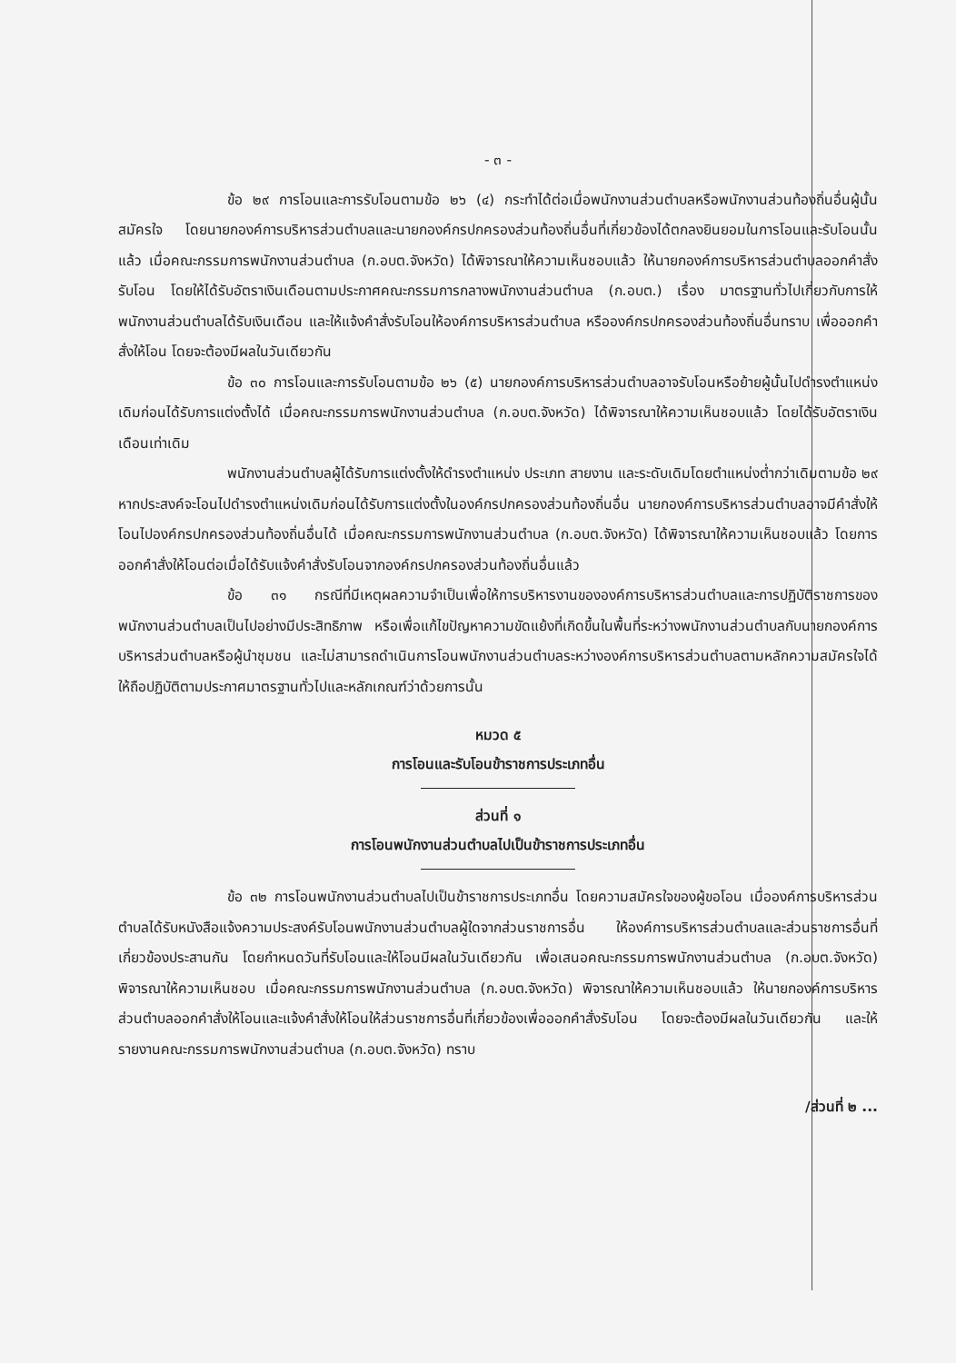- ๓ -
ข้อ ๒๙ การโอนและการรับโอนตามข้อ ๒๖ (๔) กระทำได้ต่อเมื่อพนักงานส่วนตำบลหรือพนักงานส่วนท้องถิ่นอื่นผู้นั้นสมัครใจ โดยนายกองค์การบริหารส่วนตำบลและนายกองค์กรปกครองส่วนท้องถิ่นอื่นที่เกี่ยวข้องได้ตกลงยินยอมในการโอนและรับโอนนั้นแล้ว เมื่อคณะกรรมการพนักงานส่วนตำบล (ก.อบต.จังหวัด) ได้พิจารณาให้ความเห็นชอบแล้ว ให้นายกองค์การบริหารส่วนตำบลออกคำสั่งรับโอน โดยให้ได้รับอัตราเงินเดือนตามประกาศคณะกรรมการกลางพนักงานส่วนตำบล (ก.อบต.) เรื่อง มาตรฐานทั่วไปเกี่ยวกับการให้พนักงานส่วนตำบลได้รับเงินเดือน และให้แจ้งคำสั่งรับโอนให้องค์การบริหารส่วนตำบล หรือองค์กรปกครองส่วนท้องถิ่นอื่นทราบ เพื่อออกคำสั่งให้โอน โดยจะต้องมีผลในวันเดียวกัน
ข้อ ๓๐ การโอนและการรับโอนตามข้อ ๒๖ (๕) นายกองค์การบริหารส่วนตำบลอาจรับโอนหรือย้ายผู้นั้นไปดำรงตำแหน่งเดิมก่อนได้รับการแต่งตั้งได้ เมื่อคณะกรรมการพนักงานส่วนตำบล (ก.อบต.จังหวัด) ได้พิจารณาให้ความเห็นชอบแล้ว โดยได้รับอัตราเงินเดือนเท่าเดิม
พนักงานส่วนตำบลผู้ได้รับการแต่งตั้งให้ดำรงตำแหน่ง ประเภท สายงาน และระดับเดิมโดยตำแหน่งต่ำกว่าเดิมตามข้อ ๒๙ หากประสงค์จะโอนไปดำรงตำแหน่งเดิมก่อนได้รับการแต่งตั้งในองค์กรปกครองส่วนท้องถิ่นอื่น นายกองค์การบริหารส่วนตำบลอาจมีคำสั่งให้โอนไปองค์กรปกครองส่วนท้องถิ่นอื่นได้ เมื่อคณะกรรมการพนักงานส่วนตำบล (ก.อบต.จังหวัด) ได้พิจารณาให้ความเห็นชอบแล้ว โดยการออกคำสั่งให้โอนต่อเมื่อได้รับแจ้งคำสั่งรับโอนจากองค์กรปกครองส่วนท้องถิ่นอื่นแล้ว
ข้อ ๓๑ กรณีที่มีเหตุผลความจำเป็นเพื่อให้การบริหารงานขององค์การบริหารส่วนตำบลและการปฏิบัติราชการของพนักงานส่วนตำบลเป็นไปอย่างมีประสิทธิภาพ หรือเพื่อแก้ไขปัญหาความขัดแย้งที่เกิดขึ้นในพื้นที่ระหว่างพนักงานส่วนตำบลกับนายกองค์การบริหารส่วนตำบลหรือผู้นำชุมชน และไม่สามารถดำเนินการโอนพนักงานส่วนตำบลระหว่างองค์การบริหารส่วนตำบลตามหลักความสมัครใจได้ ให้ถือปฏิบัติตามประกาศมาตรฐานทั่วไปและหลักเกณฑ์ว่าด้วยการนั้น
หมวด ๕
การโอนและรับโอนข้าราชการประเภทอื่น
ส่วนที่ ๑
การโอนพนักงานส่วนตำบลไปเป็นข้าราชการประเภทอื่น
ข้อ ๓๒ การโอนพนักงานส่วนตำบลไปเป็นข้าราชการประเภทอื่น โดยความสมัครใจของผู้ขอโอน เมื่อองค์การบริหารส่วนตำบลได้รับหนังสือแจ้งความประสงค์รับโอนพนักงานส่วนตำบลผู้ใดจากส่วนราชการอื่น ให้องค์การบริหารส่วนตำบลและส่วนราชการอื่นที่เกี่ยวข้องประสานกัน โดยกำหนดวันที่รับโอนและให้โอนมีผลในวันเดียวกัน เพื่อเสนอคณะกรรมการพนักงานส่วนตำบล (ก.อบต.จังหวัด) พิจารณาให้ความเห็นชอบ เมื่อคณะกรรมการพนักงานส่วนตำบล (ก.อบต.จังหวัด) พิจารณาให้ความเห็นชอบแล้ว ให้นายกองค์การบริหารส่วนตำบลออกคำสั่งให้โอนและแจ้งคำสั่งให้โอนให้ส่วนราชการอื่นที่เกี่ยวข้องเพื่อออกคำสั่งรับโอน โดยจะต้องมีผลในวันเดียวกัน และให้รายงานคณะกรรมการพนักงานส่วนตำบล (ก.อบต.จังหวัด) ทราบ
/ส่วนที่ ๒ ...